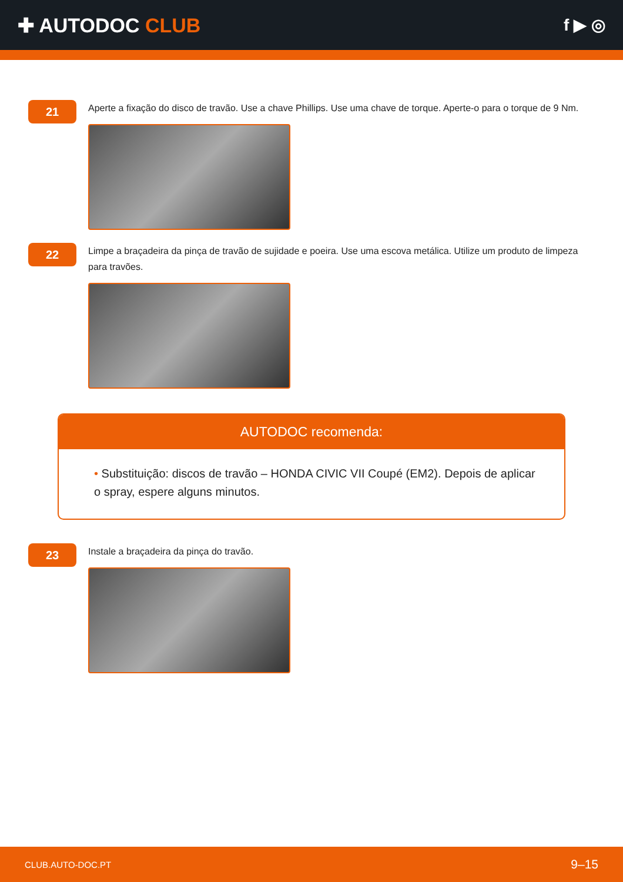✚ AUTODOC CLUB
f ▶ ◎
21
Aperte a fixação do disco de travão. Use a chave Phillips. Use uma chave de torque. Aperte-o para o torque de 9 Nm.
22
Limpe a braçadeira da pinça de travão de sujidade e poeira. Use uma escova metálica. Utilize um produto de limpeza para travões.
AUTODOC recomenda:
• Substituição: discos de travão – HONDA CIVIC VII Coupé (EM2). Depois de aplicar o spray, espere alguns minutos.
23
Instale a braçadeira da pinça do travão.
CLUB.AUTO-DOC.PT 9–15